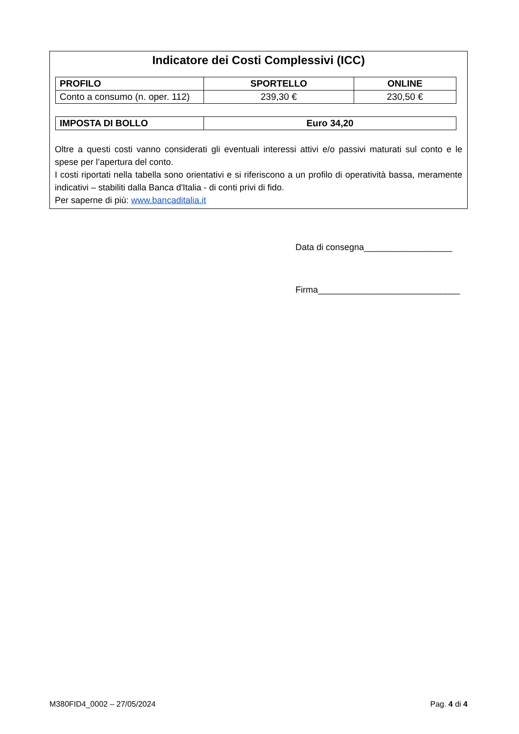Indicatore dei Costi Complessivi (ICC)
| PROFILO | SPORTELLO | ONLINE |
| --- | --- | --- |
| Conto a consumo (n. oper. 112) | 239,30 € | 230,50 € |
| IMPOSTA DI BOLLO | Euro 34,20 |
| --- | --- |
Oltre a questi costi vanno considerati gli eventuali interessi attivi e/o passivi maturati sul conto e le spese per l’apertura del conto.
I costi riportati nella tabella sono orientativi e si riferiscono a un profilo di operatività bassa, meramente indicativi – stabiliti dalla Banca d'Italia - di conti privi di fido.
Per saperne di più: www.bancaditalia.it
Data di consegna__________________
Firma_____________________________
M380FID4_0002 – 27/05/2024 Pag. 4 di 4